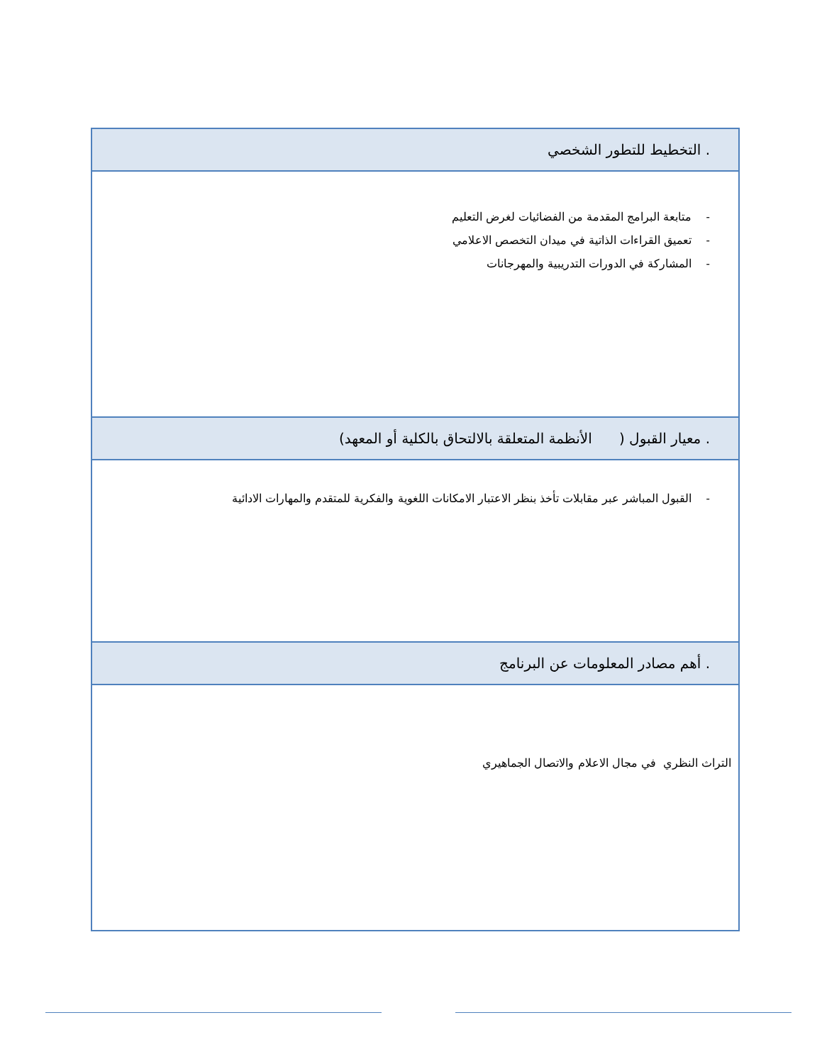| . التخطيط للتطور الشخصي |
| - متابعة البرامج المقدمة من الفضائيات لغرض التعليم - تعميق القراءات الذاتية في ميدان التخصص الاعلامي - المشاركة في الدورات التدريبية والمهرجانات |
| . معيار القبول ( الأنظمة المتعلقة بالالتحاق بالكلية أو المعهد) |
| - القبول المباشر عبر مقابلات تأخذ بنظر الاعتبار الامكانات اللغوية والفكرية للمتقدم والمهارات الادائية |
| . أهم مصادر المعلومات عن البرنامج |
| التراث النظري في مجال الاعلام والاتصال الجماهيري |